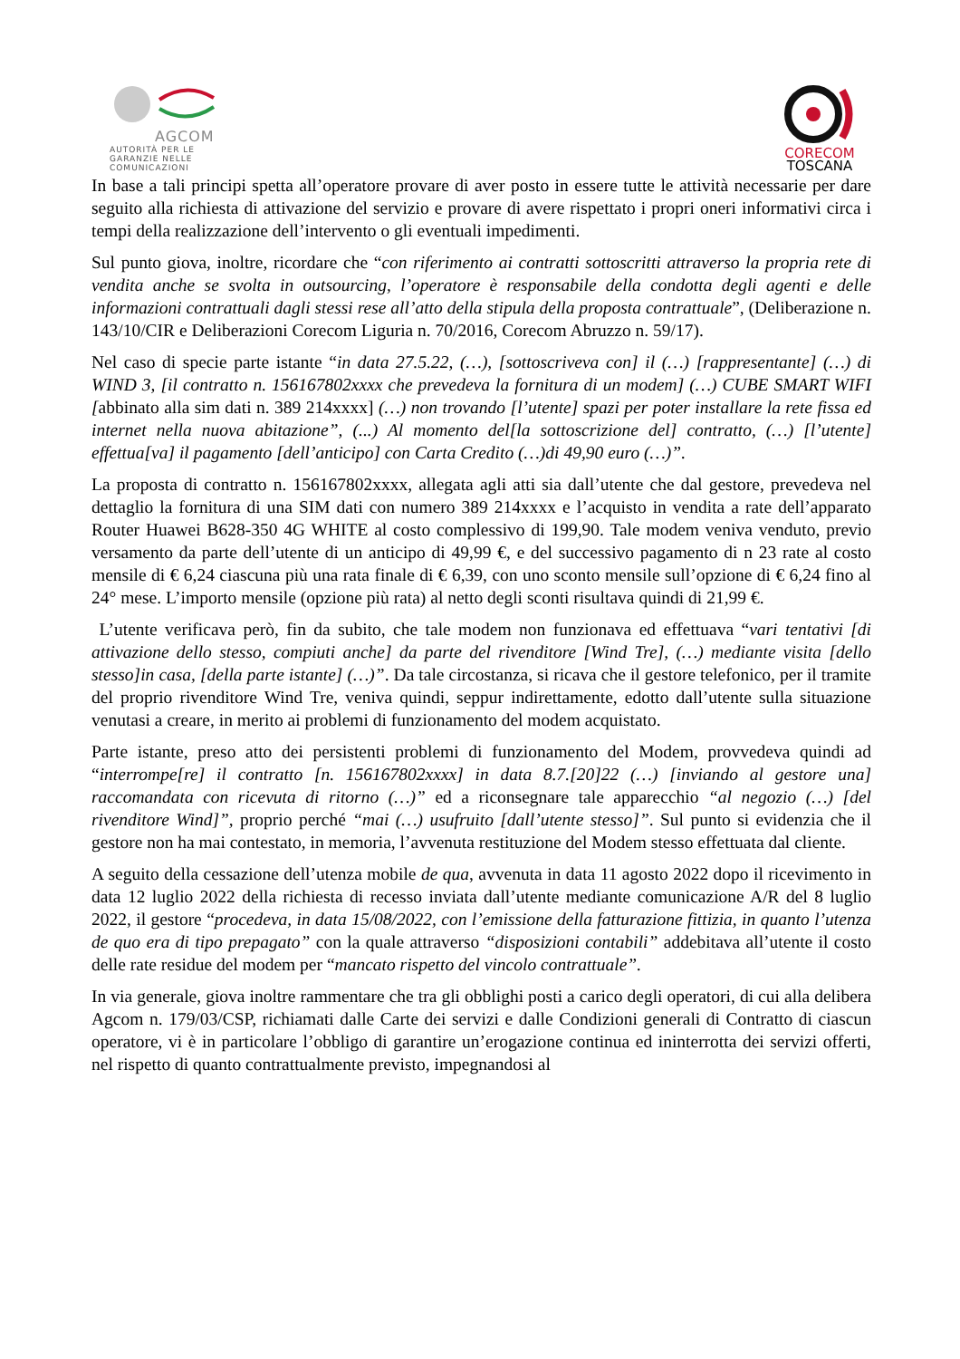AGCOM
AUTORITÀ PER LE
GARANZIE NELLE
COMUNICAZIONI
CORECOM
TOSCANA
In base a tali principi spetta all’operatore provare di aver posto in essere tutte le attività necessarie per dare seguito alla richiesta di attivazione del servizio e provare di avere rispettato i propri oneri informativi circa i tempi della realizzazione dell’intervento o gli eventuali impedimenti.
Sul punto giova, inoltre, ricordare che “con riferimento ai contratti sottoscritti attraverso la propria rete di vendita anche se svolta in outsourcing, l’operatore è responsabile della condotta degli agenti e delle informazioni contrattuali dagli stessi rese all’atto della stipula della proposta contrattuale”, (Deliberazione n. 143/10/CIR e Deliberazioni Corecom Liguria n. 70/2016, Corecom Abruzzo n. 59/17).
Nel caso di specie parte istante “in data 27.5.22, (…), [sottoscriveva con] il (…) [rappresentante] (…) di WIND 3, [il contratto n. 156167802xxxx che prevedeva la fornitura di un modem] (…) CUBE SMART WIFI [abbinato alla sim dati n. 389 214xxxx] (…) non trovando [l’utente] spazi per poter installare la rete fissa ed internet nella nuova abitazione”, (...) Al momento del[la sottoscrizione del] contratto, (…) [l’utente] effettua[va] il pagamento [dell’anticipo] con Carta Credito (…)di 49,90 euro (…)”.
La proposta di contratto n. 156167802xxxx, allegata agli atti sia dall’utente che dal gestore, prevedeva nel dettaglio la fornitura di una SIM dati con numero 389 214xxxx e l’acquisto in vendita a rate dell’apparato Router Huawei B628-350 4G WHITE al costo complessivo di 199,90. Tale modem veniva venduto, previo versamento da parte dell’utente di un anticipo di 49,99 €, e del successivo pagamento di n 23 rate al costo mensile di € 6,24 ciascuna più una rata finale di € 6,39, con uno sconto mensile sull’opzione di € 6,24 fino al 24° mese. L’importo mensile (opzione più rata) al netto degli sconti risultava quindi di 21,99 €.
L’utente verificava però, fin da subito, che tale modem non funzionava ed effettuava “vari tentativi [di attivazione dello stesso, compiuti anche] da parte del rivenditore [Wind Tre], (…) mediante visita [dello stesso]in casa, [della parte istante] (…)”. Da tale circostanza, si ricava che il gestore telefonico, per il tramite del proprio rivenditore Wind Tre, veniva quindi, seppur indirettamente, edotto dall’utente sulla situazione venutasi a creare, in merito ai problemi di funzionamento del modem acquistato.
Parte istante, preso atto dei persistenti problemi di funzionamento del Modem, provvedeva quindi ad “interrompe[re] il contratto [n. 156167802xxxx] in data 8.7.[20]22 (…) [inviando al gestore una] raccomandata con ricevuta di ritorno (…)” ed a riconsegnare tale apparecchio “al negozio (…) [del rivenditore Wind]”, proprio perché “mai (…) usufruito [dall’utente stesso]”. Sul punto si evidenzia che il gestore non ha mai contestato, in memoria, l’avvenuta restituzione del Modem stesso effettuata dal cliente.
A seguito della cessazione dell’utenza mobile de qua, avvenuta in data 11 agosto 2022 dopo il ricevimento in data 12 luglio 2022 della richiesta di recesso inviata dall’utente mediante comunicazione A/R del 8 luglio 2022, il gestore “procedeva, in data 15/08/2022, con l’emissione della fatturazione fittizia, in quanto l’utenza de quo era di tipo prepagato” con la quale attraverso “disposizioni contabili” addebitava all’utente il costo delle rate residue del modem per “mancato rispetto del vincolo contrattuale”.
In via generale, giova inoltre rammentare che tra gli obblighi posti a carico degli operatori, di cui alla delibera Agcom n. 179/03/CSP, richiamati dalle Carte dei servizi e dalle Condizioni generali di Contratto di ciascun operatore, vi è in particolare l’obbligo di garantire un’erogazione continua ed ininterrotta dei servizi offerti, nel rispetto di quanto contrattualmente previsto, impegnandosi al